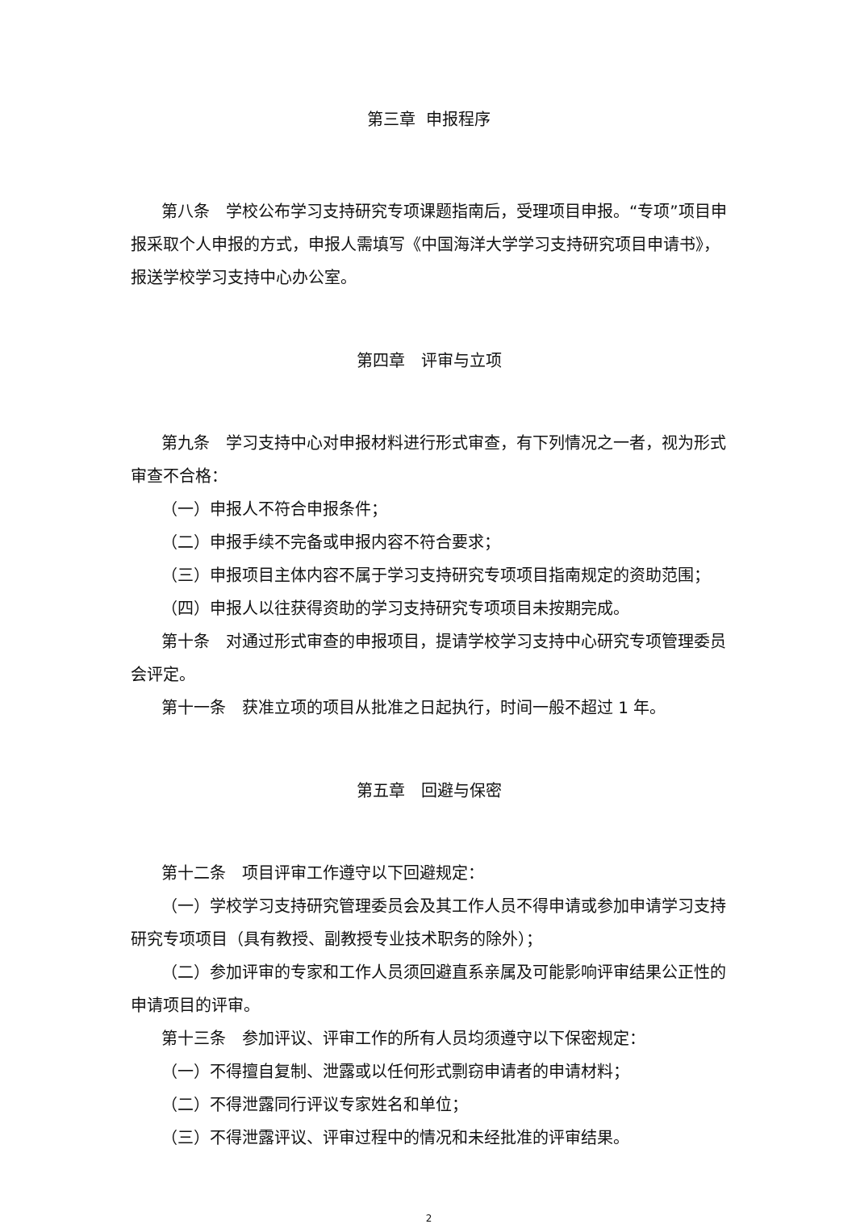第三章 申报程序
第八条　学校公布学习支持研究专项课题指南后，受理项目申报。“专项”项目申报采取个人申报的方式，申报人需填写《中国海洋大学学习支持研究项目申请书》，报送学校学习支持中心办公室。
第四章　评审与立项
第九条　学习支持中心对申报材料进行形式审查，有下列情况之一者，视为形式审查不合格：
（一）申报人不符合申报条件；
（二）申报手续不完备或申报内容不符合要求；
（三）申报项目主体内容不属于学习支持研究专项项目指南规定的资助范围；
（四）申报人以往获得资助的学习支持研究专项项目未按期完成。
第十条　对通过形式审查的申报项目，提请学校学习支持中心研究专项管理委员会评定。
第十一条　获准立项的项目从批准之日起执行，时间一般不超过 1 年。
第五章　回避与保密
第十二条　项目评审工作遵守以下回避规定：
（一）学校学习支持研究管理委员会及其工作人员不得申请或参加申请学习支持研究专项项目（具有教授、副教授专业技术职务的除外）；
（二）参加评审的专家和工作人员须回避直系亲属及可能影响评审结果公正性的申请项目的评审。
第十三条　参加评议、评审工作的所有人员均须遵守以下保密规定：
（一）不得擅自复制、泄露或以任何形式剽窃申请者的申请材料；
（二）不得泄露同行评议专家姓名和单位；
（三）不得泄露评议、评审过程中的情况和未经批准的评审结果。
2